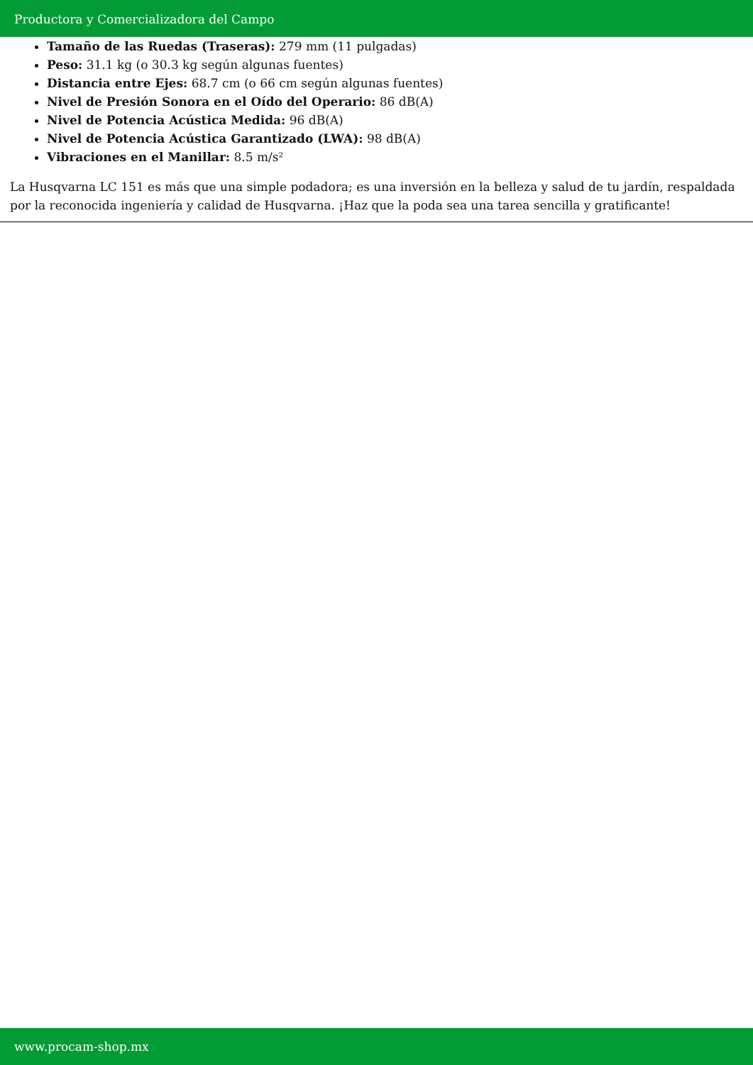Productora y Comercializadora del Campo
Tamaño de las Ruedas (Traseras): 279 mm (11 pulgadas)
Peso: 31.1 kg (o 30.3 kg según algunas fuentes)
Distancia entre Ejes: 68.7 cm (o 66 cm según algunas fuentes)
Nivel de Presión Sonora en el Oído del Operario: 86 dB(A)
Nivel de Potencia Acústica Medida: 96 dB(A)
Nivel de Potencia Acústica Garantizado (LWA): 98 dB(A)
Vibraciones en el Manillar: 8.5 m/s²
La Husqvarna LC 151 es más que una simple podadora; es una inversión en la belleza y salud de tu jardín, respaldada por la reconocida ingeniería y calidad de Husqvarna. ¡Haz que la poda sea una tarea sencilla y gratificante!
www.procam-shop.mx